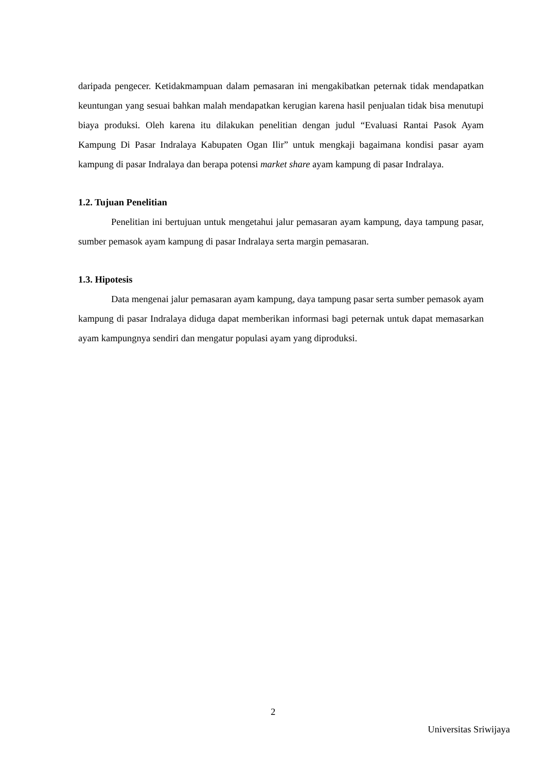daripada pengecer. Ketidakmampuan dalam pemasaran ini mengakibatkan peternak tidak mendapatkan keuntungan yang sesuai bahkan malah mendapatkan kerugian karena hasil penjualan tidak bisa menutupi biaya produksi. Oleh karena itu dilakukan penelitian dengan judul “Evaluasi Rantai Pasok Ayam Kampung Di Pasar Indralaya Kabupaten Ogan Ilir” untuk mengkaji bagaimana kondisi pasar ayam kampung di pasar Indralaya dan berapa potensi market share ayam kampung di pasar Indralaya.
1.2. Tujuan Penelitian
Penelitian ini bertujuan untuk mengetahui jalur pemasaran ayam kampung, daya tampung pasar, sumber pemasok ayam kampung di pasar Indralaya serta margin pemasaran.
1.3. Hipotesis
Data mengenai jalur pemasaran ayam kampung, daya tampung pasar serta sumber pemasok ayam kampung di pasar Indralaya diduga dapat memberikan informasi bagi peternak untuk dapat memasarkan ayam kampungnya sendiri dan mengatur populasi ayam yang diproduksi.
2
Universitas Sriwijaya